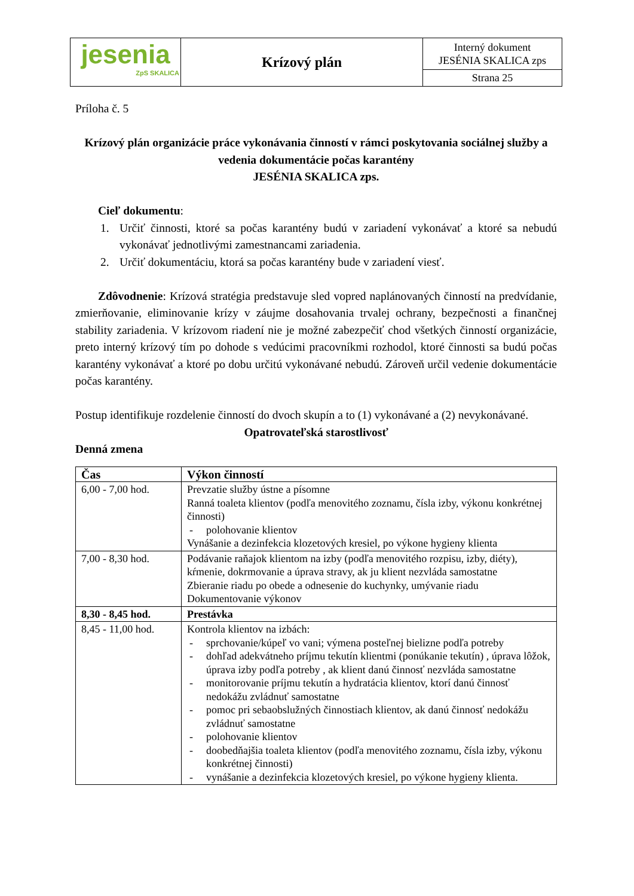| jesenia ZpS SKALICA | Krízový plán | Interný dokument JESÉNIA SKALICA zps |
| | | Strana 25 |
Príloha č. 5
Krízový plán organizácie práce vykonávania činností v rámci poskytovania sociálnej služby a vedenia dokumentácie počas karantény
JESÉNIA SKALICA zps.
Cieľ dokumentu:
1. Určiť činnosti, ktoré sa počas karantény budú v zariadení vykonávať a ktoré sa nebudú vykonávať jednotlivými zamestnancami zariadenia.
2. Určiť dokumentáciu, ktorá sa počas karantény bude v zariadení viesť.
Zdôvodnenie: Krízová stratégia predstavuje sled vopred naplánovaných činností na predvídanie, zmierňovanie, eliminovanie krízy v záujme dosahovania trvalej ochrany, bezpečnosti a finančnej stability zariadenia. V krízovom riadení nie je možné zabezpečiť chod všetkých činností organizácie, preto interný krízový tím po dohode s vedúcimi pracovníkmi rozhodol, ktoré činnosti sa budú počas karantény vykonávať a ktoré po dobu určitú vykonávané nebudú. Zároveň určil vedenie dokumentácie počas karantény.
Postup identifikuje rozdelenie činností do dvoch skupín a to (1) vykonávané a (2) nevykonávané.
Opatrovateľská starostlivosť
Denná zmena
| Čas | Výkon činností |
| --- | --- |
| 6,00 - 7,00 hod. | Prevzatie služby ústne a písomne Ranná toaleta klientov (podľa menovitého zoznamu, čísla izby, výkonu konkrétnej činnosti) - polohovanie klientov Vynášanie a dezinfekcia klozetových kresiel, po výkone hygieny klienta |
| 7,00 - 8,30 hod. | Podávanie raňajok klientom na izby (podľa menovitého rozpisu, izby, diéty), kŕmenie, dokrmovanie a úprava stravy, ak ju klient nezvláda samostatne Zbieranie riadu po obede a odnesenie do kuchynky, umývanie riadu Dokumentovanie výkonov |
| 8,30 - 8,45 hod. | Prestávka |
| 8,45 - 11,00 hod. | Kontrola klientov na izbách: - sprchovanie/kúpeľ vo vani; výmena posteľnej bielizne podľa potreby - dohľad adekvátneho príjmu tekutín klientmi (ponúkanie tekutín) , úprava lôžok, úprava izby podľa potreby , ak klient danú činnosť nezvláda samostatne - monitorovanie príjmu tekutín a hydratácia klientov, ktorí danú činnosť nedokážu zvládnuť samostatne - pomoc pri sebaobslužných činnostiach klientov, ak danú činnosť nedokážu zvládnuť samostatne - polohovanie klientov - doobedňajšia toaleta klientov (podľa menovitého zoznamu, čísla izby, výkonu konkrétnej činnosti) - vynášanie a dezinfekcia klozetových kresiel, po výkone hygieny klienta. |